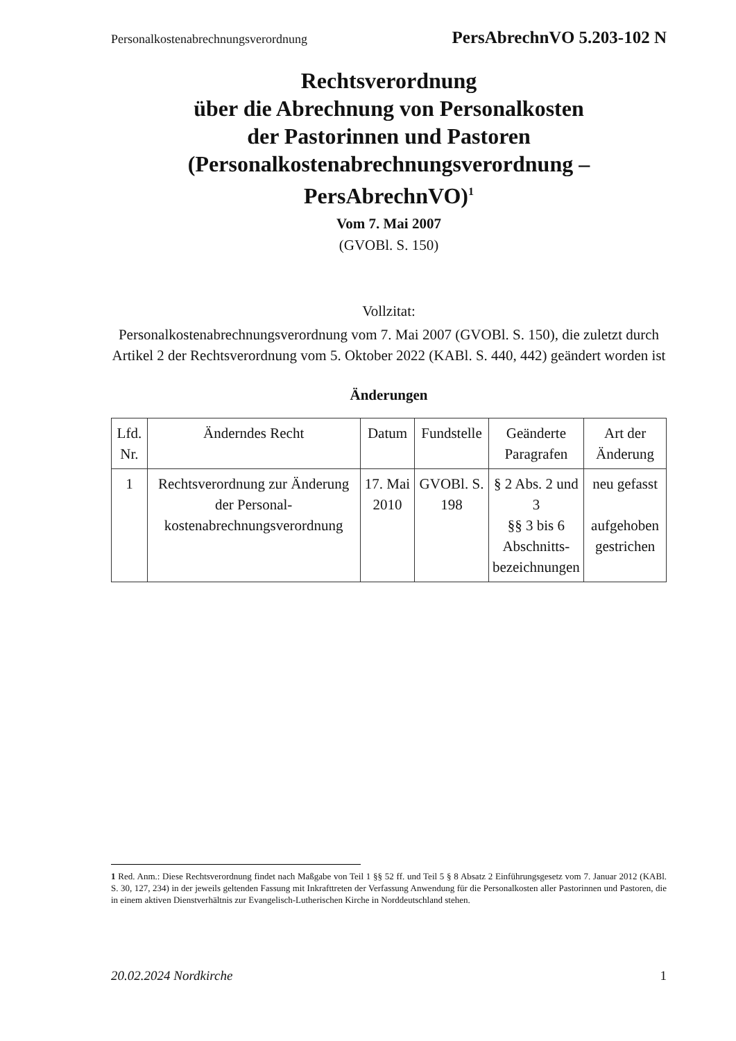Personalkostenabrechnungsverordnung PersAbrechnVO 5.203-102 N
Rechtsverordnung
über die Abrechnung von Personalkosten
der Pastorinnen und Pastoren
(Personalkostenabrechnungsverordnung –
PersAbrechnVO)<sup>1</sup>
Vom 7. Mai 2007
(GVOBl. S. 150)
Vollzitat:
Personalkostenabrechnungsverordnung vom 7. Mai 2007 (GVOBl. S. 150), die zuletzt durch Artikel 2 der Rechtsverordnung vom 5. Oktober 2022 (KABl. S. 440, 442) geändert worden ist
Änderungen
| Lfd. Nr. | Änderndes Recht | Datum | Fundstelle | Geänderte Paragrafen | Art der Änderung |
| --- | --- | --- | --- | --- | --- |
| 1 | Rechtsverordnung zur Änderung der Personal­kostenabrechnungsver­ordnung | 17. Mai 2010 | GVOBl. S. 198 | § 2 Abs. 2 und 3 §§ 3 bis 6 Abschnitts­bezeichnun­gen | neu gefasst aufgehoben gestrichen |
1 Red. Anm.: Diese Rechtsverordnung findet nach Maßgabe von Teil 1 §§ 52 ff. und Teil 5 § 8 Absatz 2 Einführungsgesetz vom 7. Januar 2012 (KABl. S. 30, 127, 234) in der jeweils geltenden Fassung mit Inkrafttreten der Verfassung Anwendung für die Personalkosten aller Pastorinnen und Pastoren, die in einem aktiven Dienstverhältnis zur Evangelisch-Lutherischen Kirche in Norddeutschland stehen.
20.02.2024 Nordkirche 1